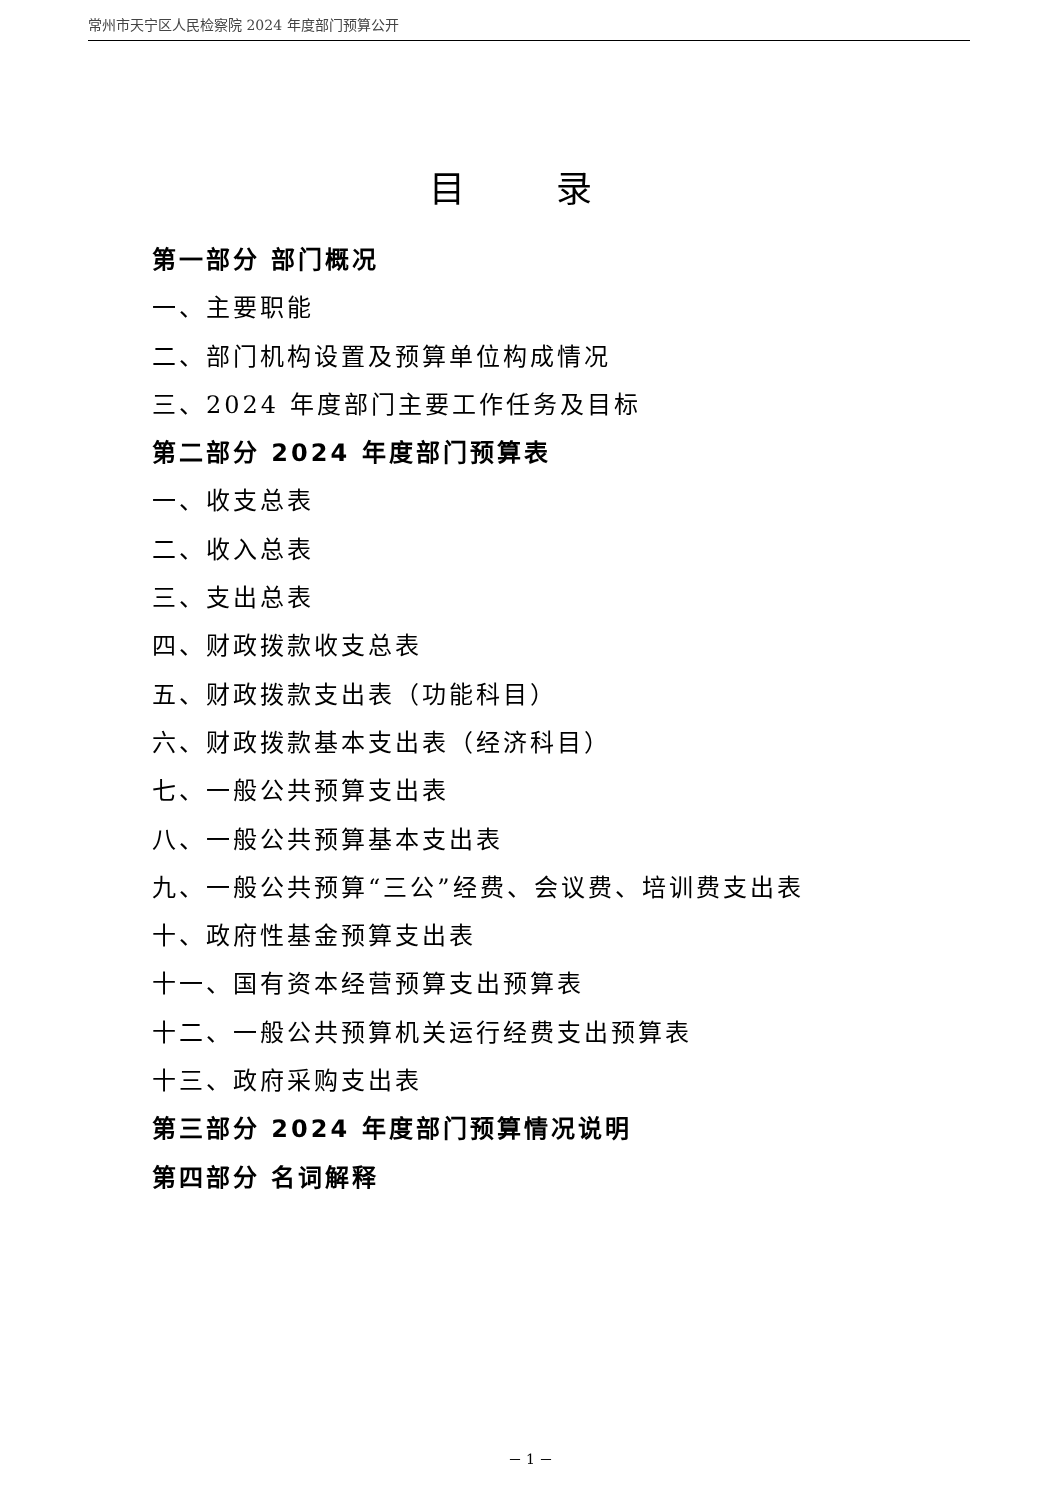常州市天宁区人民检察院 2024 年度部门预算公开
目 录
第一部分 部门概况
一、主要职能
二、部门机构设置及预算单位构成情况
三、2024 年度部门主要工作任务及目标
第二部分 2024 年度部门预算表
一、收支总表
二、收入总表
三、支出总表
四、财政拨款收支总表
五、财政拨款支出表（功能科目）
六、财政拨款基本支出表（经济科目）
七、一般公共预算支出表
八、一般公共预算基本支出表
九、一般公共预算“三公”经费、会议费、培训费支出表
十、政府性基金预算支出表
十一、国有资本经营预算支出预算表
十二、一般公共预算机关运行经费支出预算表
十三、政府采购支出表
第三部分 2024 年度部门预算情况说明
第四部分 名词解释
－ 1 －